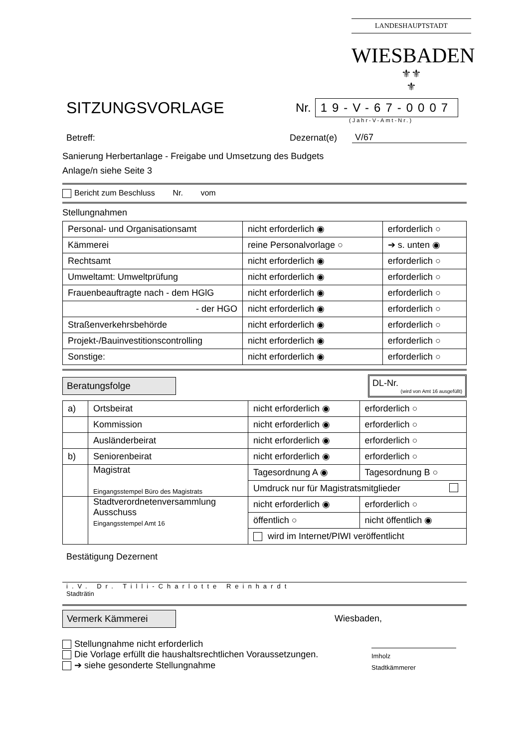LANDESHAUPTSTADT
WIESBADEN
⚜⚜
⚜
SITZUNGSVORLAGE
Nr.
19-V-67-0007
(Jahr-V-Amt-Nr.)
Betreff: Dezernat(e) V/67
Sanierung Herbertanlage - Freigabe und Umsetzung des Budgets
Anlage/n siehe Seite 3
Bericht zum Beschluss Nr. vom
Stellungnahmen
| Personal- und Organisationsamt | nicht erforderlich ◉ | erforderlich ○ |
| Kämmerei | reine Personalvorlage ○ | ➔ s. unten ◉ |
| Rechtsamt | nicht erforderlich ◉ | erforderlich ○ |
| Umweltamt: Umweltprüfung | nicht erforderlich ◉ | erforderlich ○ |
| Frauenbeauftragte nach - dem HGlG | nicht erforderlich ◉ | erforderlich ○ |
| - der HGO | nicht erforderlich ◉ | erforderlich ○ |
| Straßenverkehrsbehörde | nicht erforderlich ◉ | erforderlich ○ |
| Projekt-/Bauinvestitionscontrolling | nicht erforderlich ◉ | erforderlich ○ |
| Sonstige: | nicht erforderlich ◉ | erforderlich ○ |
Beratungsfolge
DL-Nr.
(wird von Amt 16 ausgefüllt)
| a) | Ortsbeirat | nicht erforderlich ◉ | erforderlich ○ |
| | Kommission | nicht erforderlich ◉ | erforderlich ○ |
| | Ausländerbeirat | nicht erforderlich ◉ | erforderlich ○ |
| b) | Seniorenbeirat | nicht erforderlich ◉ | erforderlich ○ |
| | Magistrat Eingangsstempel Büro des Magistrats | Tagesordnung A ◉ | Tagesordnung B ○ |
| | | Umdruck nur für Magistratsmitglieder | |
| | Stadtverordnetenversammlung Ausschuss Eingangsstempel Amt 16 | nicht erforderlich ◉ | erforderlich ○ |
| | | öffentlich ○ | nicht öffentlich ◉ |
| | | wird im Internet/PIWI veröffentlicht | |
Bestätigung Dezernent
i.V. Dr. Tilli-Charlotte Reinhardt
Stadträtin
Vermerk Kämmerei
Wiesbaden,
Stellungnahme nicht erforderlich
Die Vorlage erfüllt die haushaltsrechtlichen Voraussetzungen.
➔ siehe gesonderte Stellungnahme
Imholz
Stadtkämmerer